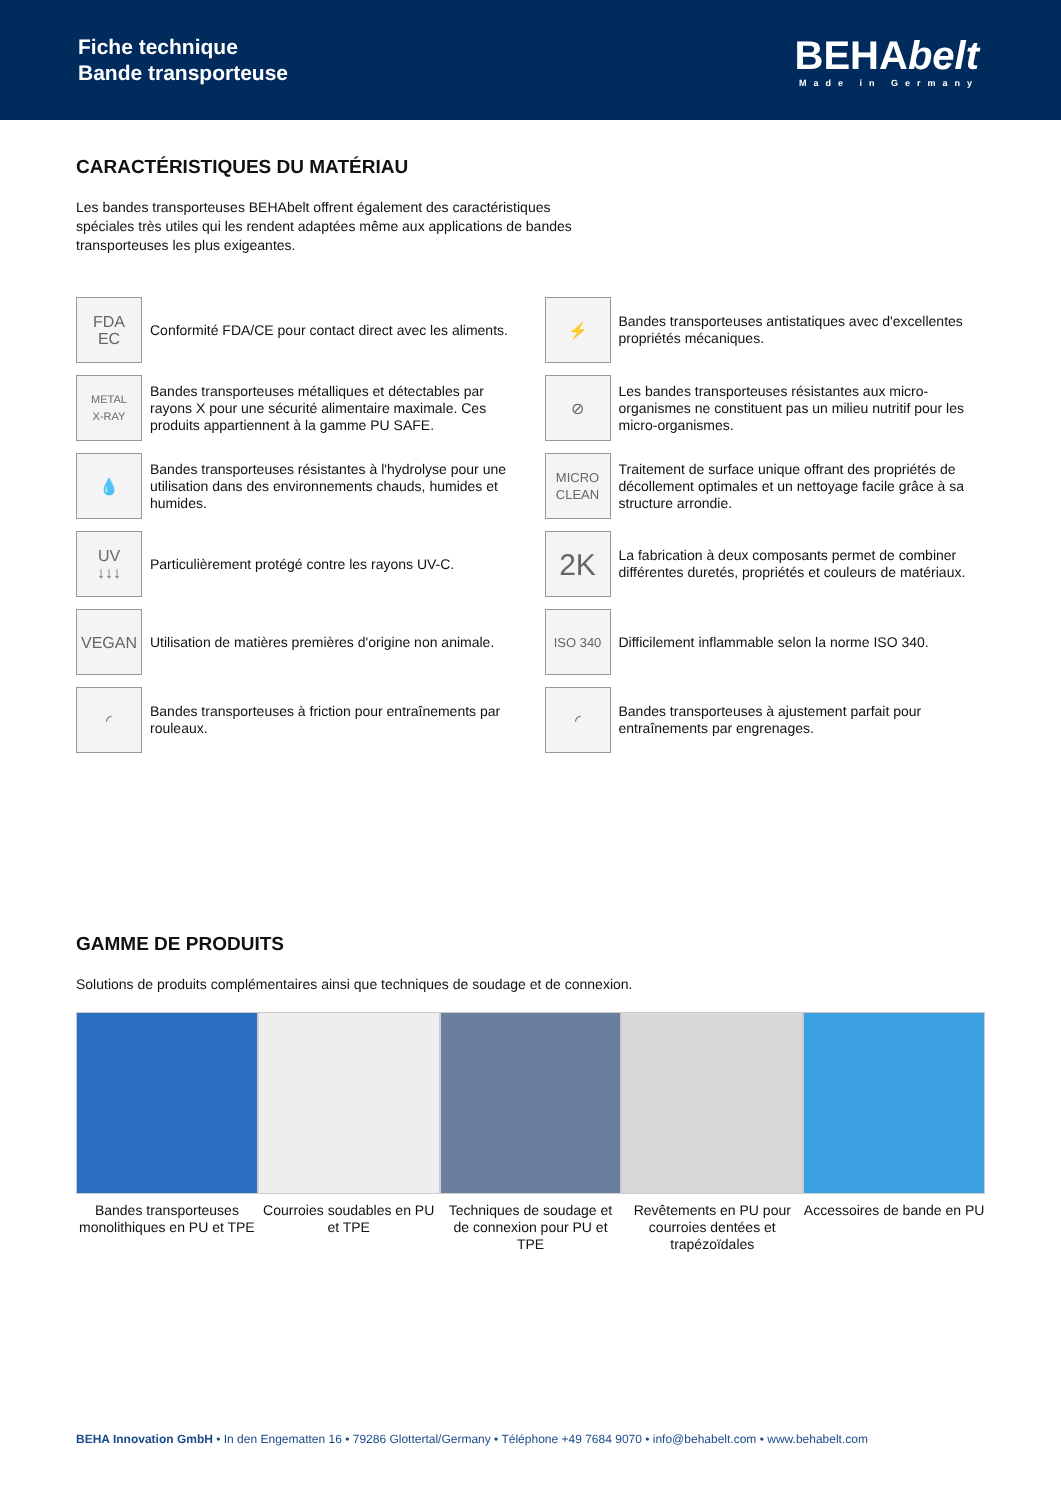Fiche technique
Bande transporteuse
BEHAbelt
Made in Germany
CARACTÉRISTIQUES DU MATÉRIAU
Les bandes transporteuses BEHAbelt offrent également des caractéristiques
spéciales très utiles qui les rendent adaptées même aux applications de bandes
transporteuses les plus exigeantes.
FDA
EC
Conformité FDA/CE pour contact direct avec les aliments.
⚡
Bandes transporteuses antistatiques avec d'excellentes propriétés mécaniques.
METAL
X-RAY
Bandes transporteuses métalliques et détectables par rayons X pour une sécurité alimentaire maximale. Ces produits appartiennent à la gamme PU SAFE.
⊘
Les bandes transporteuses résistantes aux micro-organismes ne constituent pas un milieu nutritif pour les micro-organismes.
💧
Bandes transporteuses résistantes à l'hydrolyse pour une utilisation dans des environnements chauds, humides et humides.
MICRO
CLEAN
Traitement de surface unique offrant des propriétés de décollement optimales et un nettoyage facile grâce à sa structure arrondie.
UV
↓↓↓
Particulièrement protégé contre les rayons UV-C.
2K
La fabrication à deux composants permet de combiner différentes duretés, propriétés et couleurs de matériaux.
VEGAN
Utilisation de matières premières d'origine non animale.
ISO 340
Difficilement inflammable selon la norme ISO 340.
◜
Bandes transporteuses à friction pour entraînements par rouleaux.
◜
Bandes transporteuses à ajustement parfait pour entraînements par engrenages.
GAMME DE PRODUITS
Solutions de produits complémentaires ainsi que techniques de soudage et de connexion.
Bandes transporteuses monolithiques en PU et TPE
Courroies soudables en PU et TPE
Techniques de soudage et de connexion pour PU et TPE
Revêtements en PU pour courroies dentées et trapézoïdales
Accessoires de bande en PU
BEHA Innovation GmbH • In den Engematten 16 • 79286 Glottertal/Germany • Téléphone +49 7684 9070 • info@behabelt.com • www.behabelt.com